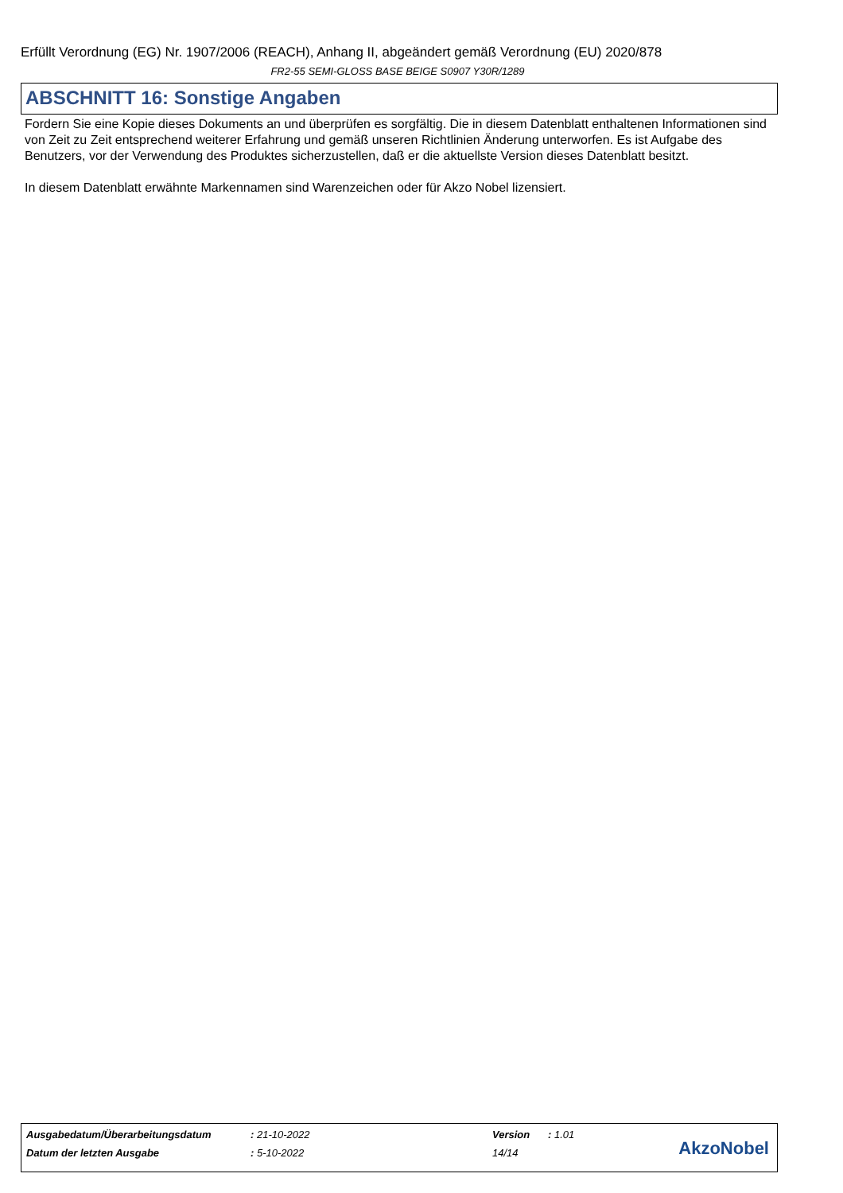Erfüllt Verordnung (EG) Nr. 1907/2006 (REACH), Anhang II, abgeändert gemäß Verordnung (EU) 2020/878
FR2-55 SEMI-GLOSS BASE BEIGE S0907 Y30R/1289
ABSCHNITT 16: Sonstige Angaben
Fordern Sie eine Kopie dieses Dokuments an und überprüfen es sorgfältig. Die in diesem Datenblatt enthaltenen Informationen sind von Zeit zu Zeit entsprechend weiterer Erfahrung und gemäß unseren Richtlinien Änderung unterworfen. Es ist Aufgabe des Benutzers, vor der Verwendung des Produktes sicherzustellen, daß er die aktuellste Version dieses Datenblatt besitzt.
In diesem Datenblatt erwähnte Markennamen sind Warenzeichen oder für Akzo Nobel lizensiert.
| Ausgabedatum/Überarbeitungsdatum | : 21-10-2022 | Version | : 1.01 |
| Datum der letzten Ausgabe | : 5-10-2022 | 14/14 | |
AkzoNobel